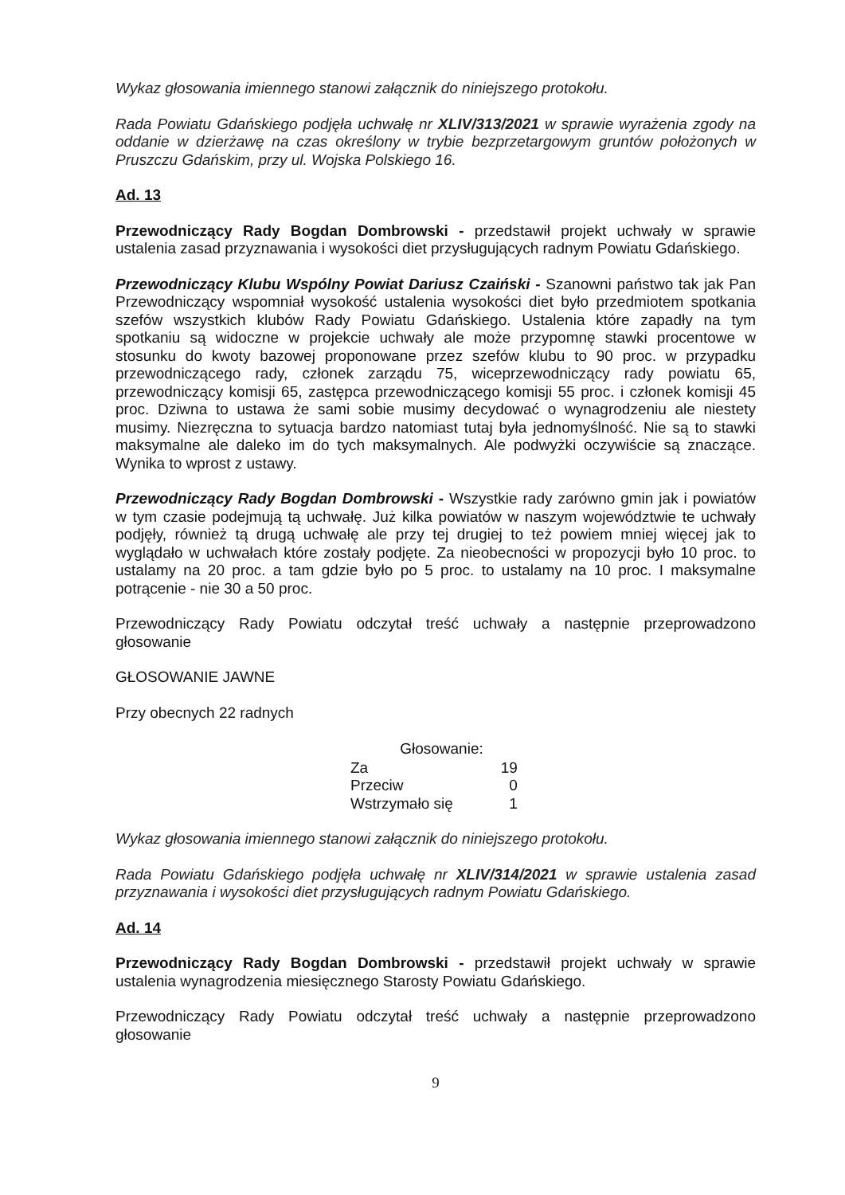Wykaz głosowania imiennego stanowi załącznik do niniejszego protokołu.
Rada Powiatu Gdańskiego podjęła uchwałę nr XLIV/313/2021 w sprawie wyrażenia zgody na oddanie w dzierżawę na czas określony w trybie bezprzetargowym gruntów położonych w Pruszczu Gdańskim, przy ul. Wojska Polskiego 16.
Ad. 13
Przewodniczący Rady Bogdan Dombrowski - przedstawił projekt uchwały w sprawie ustalenia zasad przyznawania i wysokości diet przysługujących radnym Powiatu Gdańskiego.
Przewodniczący Klubu Wspólny Powiat Dariusz Czaiński - Szanowni państwo tak jak Pan Przewodniczący wspomniał wysokość ustalenia wysokości diet było przedmiotem spotkania szefów wszystkich klubów Rady Powiatu Gdańskiego. Ustalenia które zapadły na tym spotkaniu są widoczne w projekcie uchwały ale może przypomnę stawki procentowe w stosunku do kwoty bazowej proponowane przez szefów klubu to 90 proc. w przypadku przewodniczącego rady, członek zarządu 75, wiceprzewodniczący rady powiatu 65, przewodniczący komisji 65, zastępca przewodniczącego komisji 55 proc. i członek komisji 45 proc. Dziwna to ustawa że sami sobie musimy decydować o wynagrodzeniu ale niestety musimy. Niezręczna to sytuacja bardzo natomiast tutaj była jednomyślność. Nie są to stawki maksymalne ale daleko im do tych maksymalnych. Ale podwyżki oczywiście są znaczące. Wynika to wprost z ustawy.
Przewodniczący Rady Bogdan Dombrowski - Wszystkie rady zarówno gmin jak i powiatów w tym czasie podejmują tą uchwałę. Już kilka powiatów w naszym województwie te uchwały podjęły, również tą drugą uchwałę ale przy tej drugiej to też powiem mniej więcej jak to wyglądało w uchwałach które zostały podjęte. Za nieobecności w propozycji było 10 proc. to ustalamy na 20 proc. a tam gdzie było po 5 proc. to ustalamy na 10 proc. I maksymalne potrącenie - nie 30 a 50 proc.
Przewodniczący Rady Powiatu odczytał treść uchwały a następnie przeprowadzono głosowanie
GŁOSOWANIE JAWNE
Przy obecnych 22 radnych
| Głosowanie: | |
| --- | --- |
| Za | 19 |
| Przeciw | 0 |
| Wstrzymało się | 1 |
Wykaz głosowania imiennego stanowi załącznik do niniejszego protokołu.
Rada Powiatu Gdańskiego podjęła uchwałę nr XLIV/314/2021 w sprawie ustalenia zasad przyznawania i wysokości diet przysługujących radnym Powiatu Gdańskiego.
Ad. 14
Przewodniczący Rady Bogdan Dombrowski - przedstawił projekt uchwały w sprawie ustalenia wynagrodzenia miesięcznego Starosty Powiatu Gdańskiego.
Przewodniczący Rady Powiatu odczytał treść uchwały a następnie przeprowadzono głosowanie
9